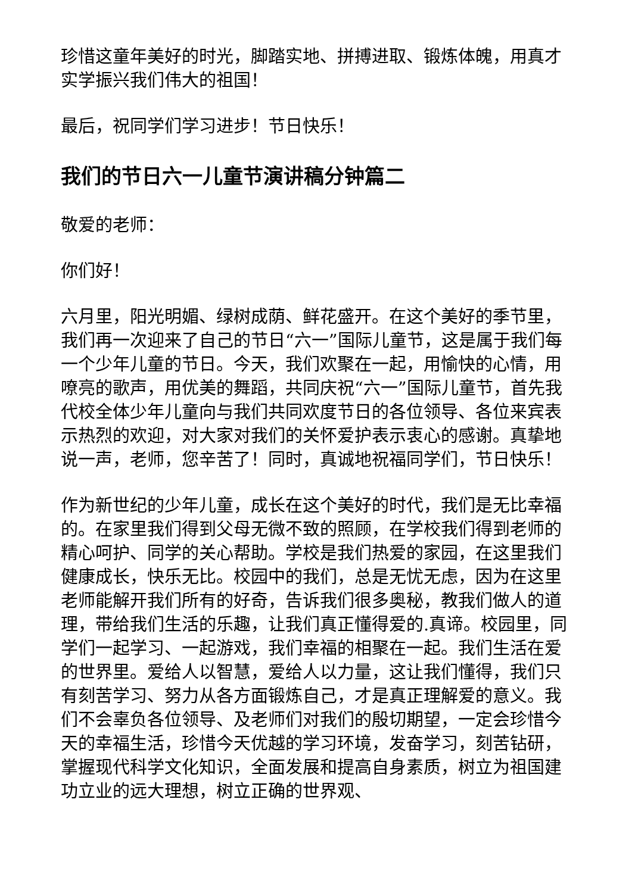珍惜这童年美好的时光，脚踏实地、拼搏进取、锻炼体魄，用真才实学振兴我们伟大的祖国！
最后，祝同学们学习进步！节日快乐！
我们的节日六一儿童节演讲稿分钟篇二
敬爱的老师：
你们好！
六月里，阳光明媚、绿树成荫、鲜花盛开。在这个美好的季节里，我们再一次迎来了自己的节日“六一”国际儿童节，这是属于我们每一个少年儿童的节日。今天，我们欢聚在一起，用愉快的心情，用嘹亮的歌声，用优美的舞蹈，共同庆祝“六一”国际儿童节，首先我代校全体少年儿童向与我们共同欢度节日的各位领导、各位来宾表示热烈的欢迎，对大家对我们的关怀爱护表示衷心的感谢。真挚地说一声，老师，您辛苦了！同时，真诚地祝福同学们，节日快乐！
作为新世纪的少年儿童，成长在这个美好的时代，我们是无比幸福的。在家里我们得到父母无微不致的照顾，在学校我们得到老师的精心呵护、同学的关心帮助。学校是我们热爱的家园，在这里我们健康成长，快乐无比。校园中的我们，总是无忧无虑，因为在这里老师能解开我们所有的好奇，告诉我们很多奥秘，教我们做人的道理，带给我们生活的乐趣，让我们真正懂得爱的.真谛。校园里，同学们一起学习、一起游戏，我们幸福的相聚在一起。我们生活在爱的世界里。爱给人以智慧，爱给人以力量，这让我们懂得，我们只有刻苦学习、努力从各方面锻炼自己，才是真正理解爱的意义。我们不会辜负各位领导、及老师们对我们的殷切期望，一定会珍惜今天的幸福生活，珍惜今天优越的学习环境，发奋学习，刻苦钻研，掌握现代科学文化知识，全面发展和提高自身素质，树立为祖国建功立业的远大理想，树立正确的世界观、